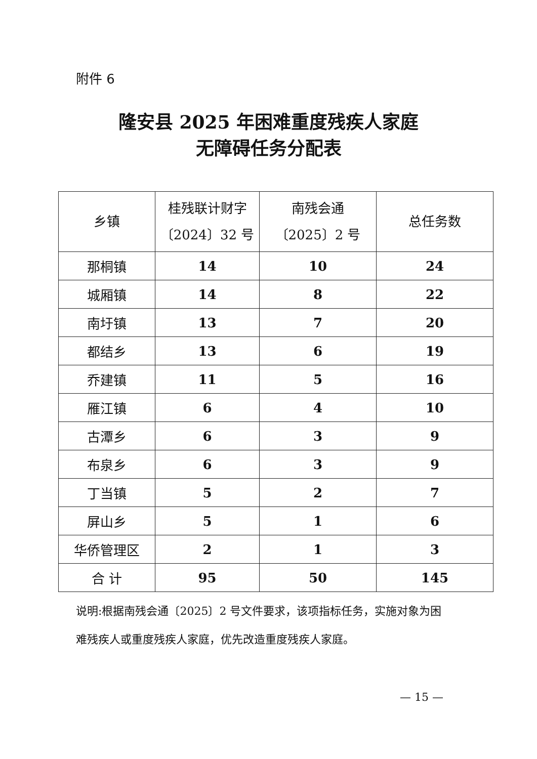附件 6
隆安县 2025 年困难重度残疾人家庭
无障碍任务分配表
| 乡镇 | 桂残联计财字 〔2024〕32 号 | 南残会通 〔2025〕2 号 | 总任务数 |
| --- | --- | --- | --- |
| 那桐镇 | 14 | 10 | 24 |
| 城厢镇 | 14 | 8 | 22 |
| 南圩镇 | 13 | 7 | 20 |
| 都结乡 | 13 | 6 | 19 |
| 乔建镇 | 11 | 5 | 16 |
| 雁江镇 | 6 | 4 | 10 |
| 古潭乡 | 6 | 3 | 9 |
| 布泉乡 | 6 | 3 | 9 |
| 丁当镇 | 5 | 2 | 7 |
| 屏山乡 | 5 | 1 | 6 |
| 华侨管理区 | 2 | 1 | 3 |
| 合 计 | 95 | 50 | 145 |
说明:根据南残会通〔2025〕2 号文件要求，该项指标任务，实施对象为困难残疾人或重度残疾人家庭，优先改造重度残疾人家庭。
— 15 —